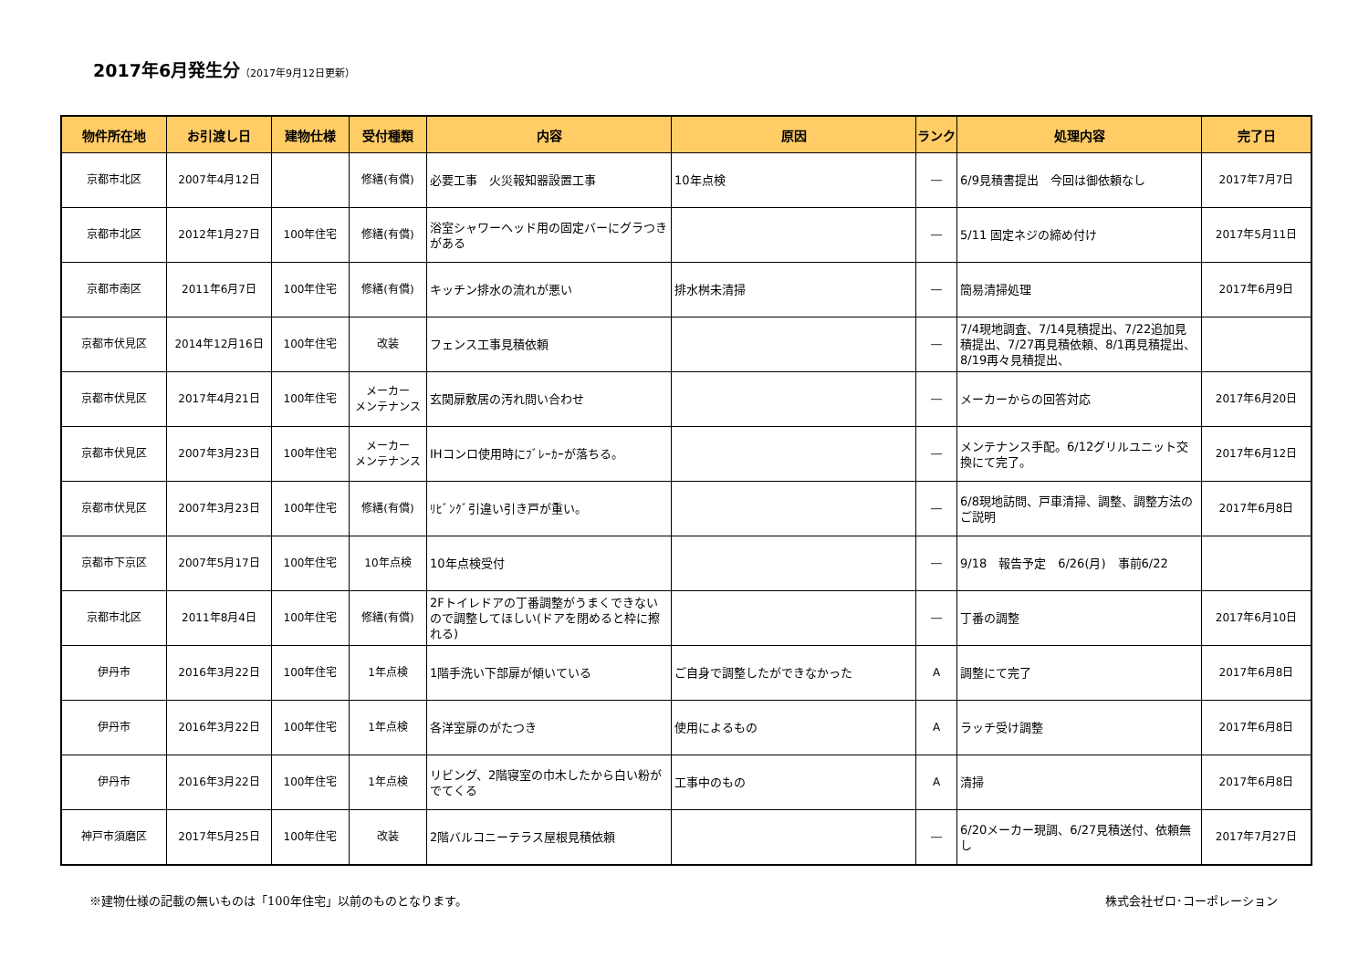2017年6月発生分（2017年9月12日更新）
| 物件所在地 | お引渡し日 | 建物仕様 | 受付種類 | 内容 | 原因 | ランク | 処理内容 | 完了日 |
| --- | --- | --- | --- | --- | --- | --- | --- | --- |
| 京都市北区 | 2007年4月12日 | | 修繕(有償) | 必要工事 火災報知器設置工事 | 10年点検 | ― | 6/9見積書提出 今回は御依頼なし | 2017年7月7日 |
| 京都市北区 | 2012年1月27日 | 100年住宅 | 修繕(有償) | 浴室シャワーヘッド用の固定バーにグラつきがある | | ― | 5/11 固定ネジの締め付け | 2017年5月11日 |
| 京都市南区 | 2011年6月7日 | 100年住宅 | 修繕(有償) | キッチン排水の流れが悪い | 排水桝未清掃 | ― | 簡易清掃処理 | 2017年6月9日 |
| 京都市伏見区 | 2014年12月16日 | 100年住宅 | 改装 | フェンス工事見積依頼 | | ― | 7/4現地調査、7/14見積提出、7/22追加見積提出、7/27再見積依頼、8/1再見積提出、8/19再々見積提出、 | |
| 京都市伏見区 | 2017年4月21日 | 100年住宅 | メーカー メンテナンス | 玄関扉敷居の汚れ問い合わせ | | ― | メーカーからの回答対応 | 2017年6月20日 |
| 京都市伏見区 | 2007年3月23日 | 100年住宅 | メーカー メンテナンス | IHコンロ使用時にﾌﾞﾚｰｶｰが落ちる。 | | ― | メンテナンス手配。6/12グリルユニット交換にて完了。 | 2017年6月12日 |
| 京都市伏見区 | 2007年3月23日 | 100年住宅 | 修繕(有償) | ﾘﾋﾞﾝｸﾞ引違い引き戸が重い。 | | ― | 6/8現地訪問、戸車清掃、調整、調整方法のご説明 | 2017年6月8日 |
| 京都市下京区 | 2007年5月17日 | 100年住宅 | 10年点検 | 10年点検受付 | | ― | 9/18 報告予定 6/26(月) 事前6/22 | |
| 京都市北区 | 2011年8月4日 | 100年住宅 | 修繕(有償) | 2Fトイレドアの丁番調整がうまくできないので調整してほしい(ドアを閉めると枠に擦れる) | | ― | 丁番の調整 | 2017年6月10日 |
| 伊丹市 | 2016年3月22日 | 100年住宅 | 1年点検 | 1階手洗い下部扉が傾いている | ご自身で調整したができなかった | A | 調整にて完了 | 2017年6月8日 |
| 伊丹市 | 2016年3月22日 | 100年住宅 | 1年点検 | 各洋室扉のがたつき | 使用によるもの | A | ラッチ受け調整 | 2017年6月8日 |
| 伊丹市 | 2016年3月22日 | 100年住宅 | 1年点検 | リビング、2階寝室の巾木したから白い粉がでてくる | 工事中のもの | A | 清掃 | 2017年6月8日 |
| 神戸市須磨区 | 2017年5月25日 | 100年住宅 | 改装 | 2階バルコニーテラス屋根見積依頼 | | ― | 6/20メーカー現調、6/27見積送付、依頼無し | 2017年7月27日 |
※建物仕様の記載の無いものは「100年住宅」以前のものとなります。 株式会社ゼロ･コーポレーション